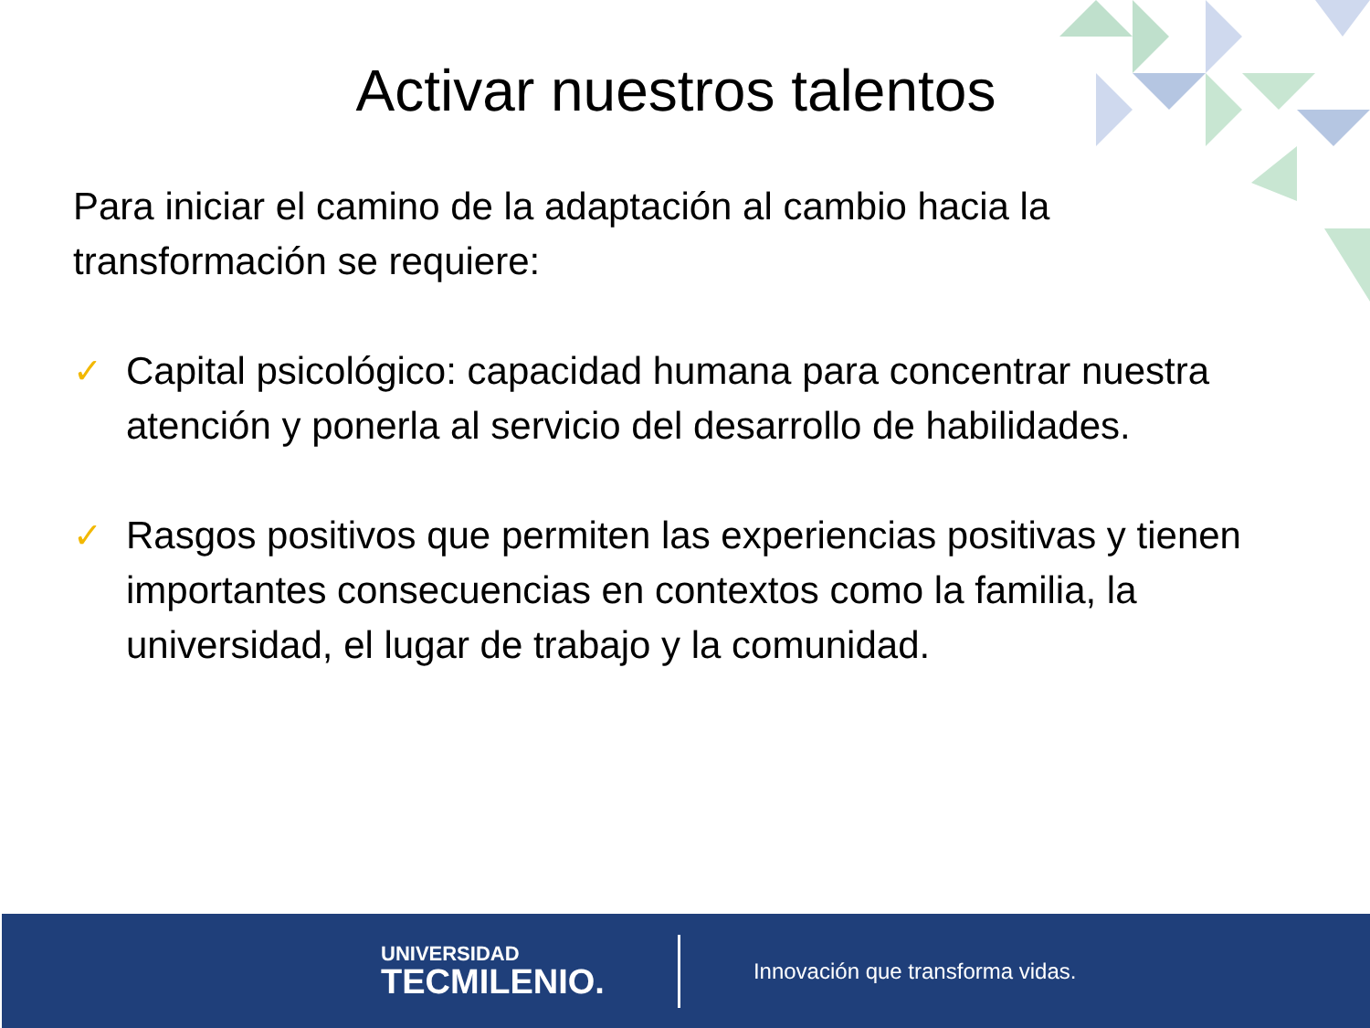Activar nuestros talentos
Para iniciar el camino de la adaptación al cambio hacia la transformación se requiere:
✓ Capital psicológico: capacidad humana para concentrar nuestra atención y ponerla al servicio del desarrollo de habilidades.
✓ Rasgos positivos que permiten las experiencias positivas y tienen importantes consecuencias en contextos como la familia, la universidad, el lugar de trabajo y la comunidad.
UNIVERSIDAD
TECMILENIO.
Innovación que transforma vidas.